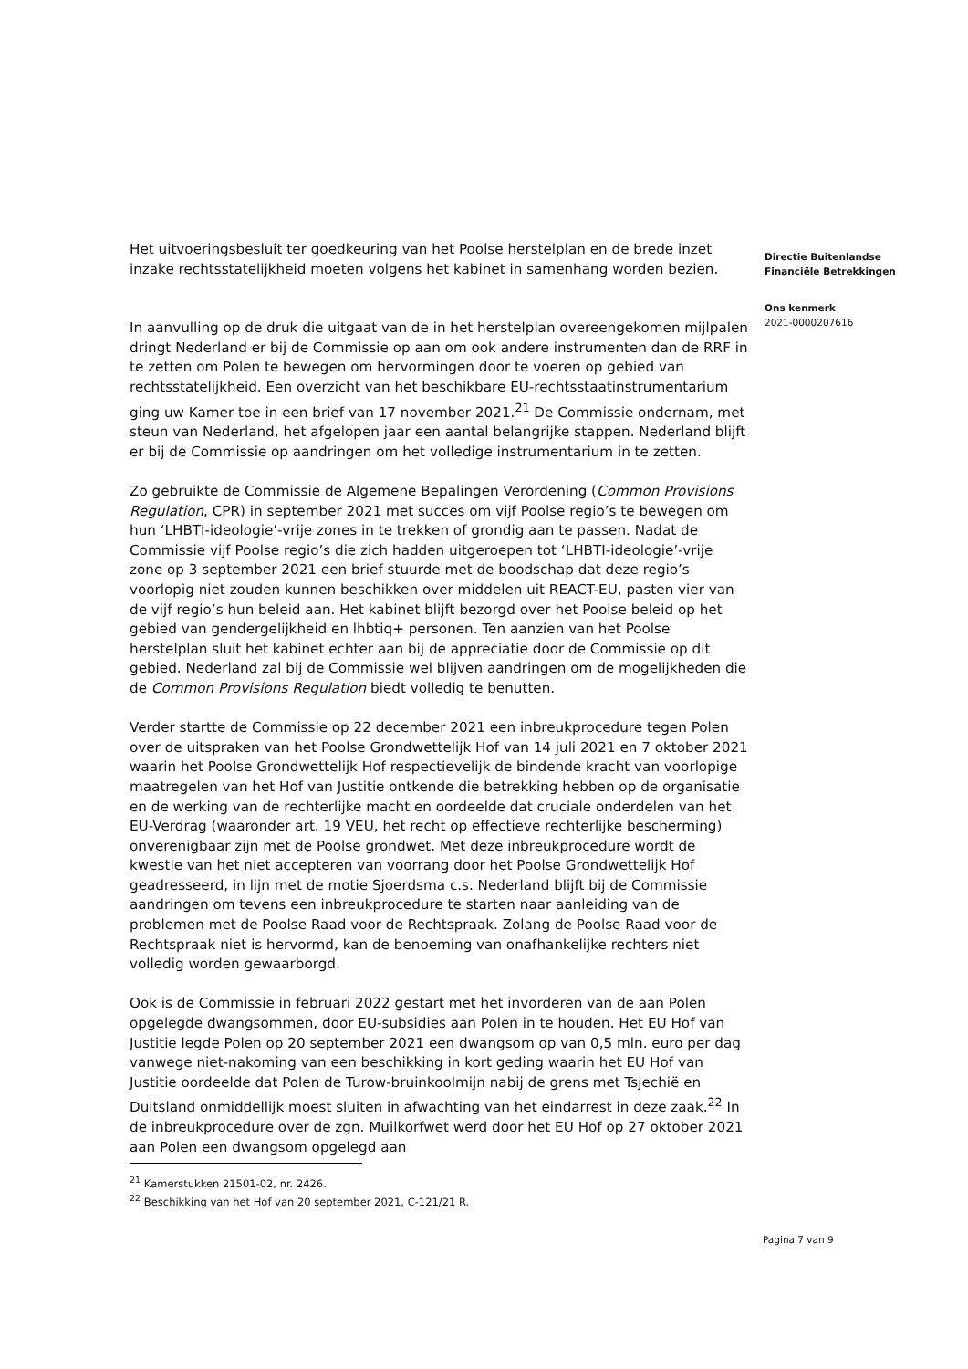Het uitvoeringsbesluit ter goedkeuring van het Poolse herstelplan en de brede inzet inzake rechtsstatelijkheid moeten volgens het kabinet in samenhang worden bezien.
In aanvulling op de druk die uitgaat van de in het herstelplan overeengekomen mijlpalen dringt Nederland er bij de Commissie op aan om ook andere instrumenten dan de RRF in te zetten om Polen te bewegen om hervormingen door te voeren op gebied van rechtsstatelijkheid. Een overzicht van het beschikbare EU-rechtsstaatinstrumentarium ging uw Kamer toe in een brief van 17 november 2021.<sup>21</sup> De Commissie ondernam, met steun van Nederland, het afgelopen jaar een aantal belangrijke stappen. Nederland blijft er bij de Commissie op aandringen om het volledige instrumentarium in te zetten.
Zo gebruikte de Commissie de Algemene Bepalingen Verordening (Common Provisions Regulation, CPR) in september 2021 met succes om vijf Poolse regio’s te bewegen om hun ‘LHBTI-ideologie’-vrije zones in te trekken of grondig aan te passen. Nadat de Commissie vijf Poolse regio’s die zich hadden uitgeroepen tot ‘LHBTI-ideologie’-vrije zone op 3 september 2021 een brief stuurde met de boodschap dat deze regio’s voorlopig niet zouden kunnen beschikken over middelen uit REACT-EU, pasten vier van de vijf regio’s hun beleid aan. Het kabinet blijft bezorgd over het Poolse beleid op het gebied van gendergelijkheid en lhbtiq+ personen. Ten aanzien van het Poolse herstelplan sluit het kabinet echter aan bij de appreciatie door de Commissie op dit gebied. Nederland zal bij de Commissie wel blijven aandringen om de mogelijkheden die de Common Provisions Regulation biedt volledig te benutten.
Verder startte de Commissie op 22 december 2021 een inbreukprocedure tegen Polen over de uitspraken van het Poolse Grondwettelijk Hof van 14 juli 2021 en 7 oktober 2021 waarin het Poolse Grondwettelijk Hof respectievelijk de bindende kracht van voorlopige maatregelen van het Hof van Justitie ontkende die betrekking hebben op de organisatie en de werking van de rechterlijke macht en oordeelde dat cruciale onderdelen van het EU-Verdrag (waaronder art. 19 VEU, het recht op effectieve rechterlijke bescherming) onverenigbaar zijn met de Poolse grondwet. Met deze inbreukprocedure wordt de kwestie van het niet accepteren van voorrang door het Poolse Grondwettelijk Hof geadresseerd, in lijn met de motie Sjoerdsma c.s. Nederland blijft bij de Commissie aandringen om tevens een inbreukprocedure te starten naar aanleiding van de problemen met de Poolse Raad voor de Rechtspraak. Zolang de Poolse Raad voor de Rechtspraak niet is hervormd, kan de benoeming van onafhankelijke rechters niet volledig worden gewaarborgd.
Ook is de Commissie in februari 2022 gestart met het invorderen van de aan Polen opgelegde dwangsommen, door EU-subsidies aan Polen in te houden. Het EU Hof van Justitie legde Polen op 20 september 2021 een dwangsom op van 0,5 mln. euro per dag vanwege niet-nakoming van een beschikking in kort geding waarin het EU Hof van Justitie oordeelde dat Polen de Turow-bruinkoolmijn nabij de grens met Tsjechië en Duitsland onmiddellijk moest sluiten in afwachting van het eindarrest in deze zaak.<sup>22</sup> In de inbreukprocedure over de zgn. Muilkorfwet werd door het EU Hof op 27 oktober 2021 aan Polen een dwangsom opgelegd aan
Directie Buitenlandse Financiële Betrekkingen
Ons kenmerk
2021-0000207616
<sup>21</sup> Kamerstukken 21501-02, nr. 2426.
<sup>22</sup> Beschikking van het Hof van 20 september 2021, C-121/21 R.
Pagina 7 van 9